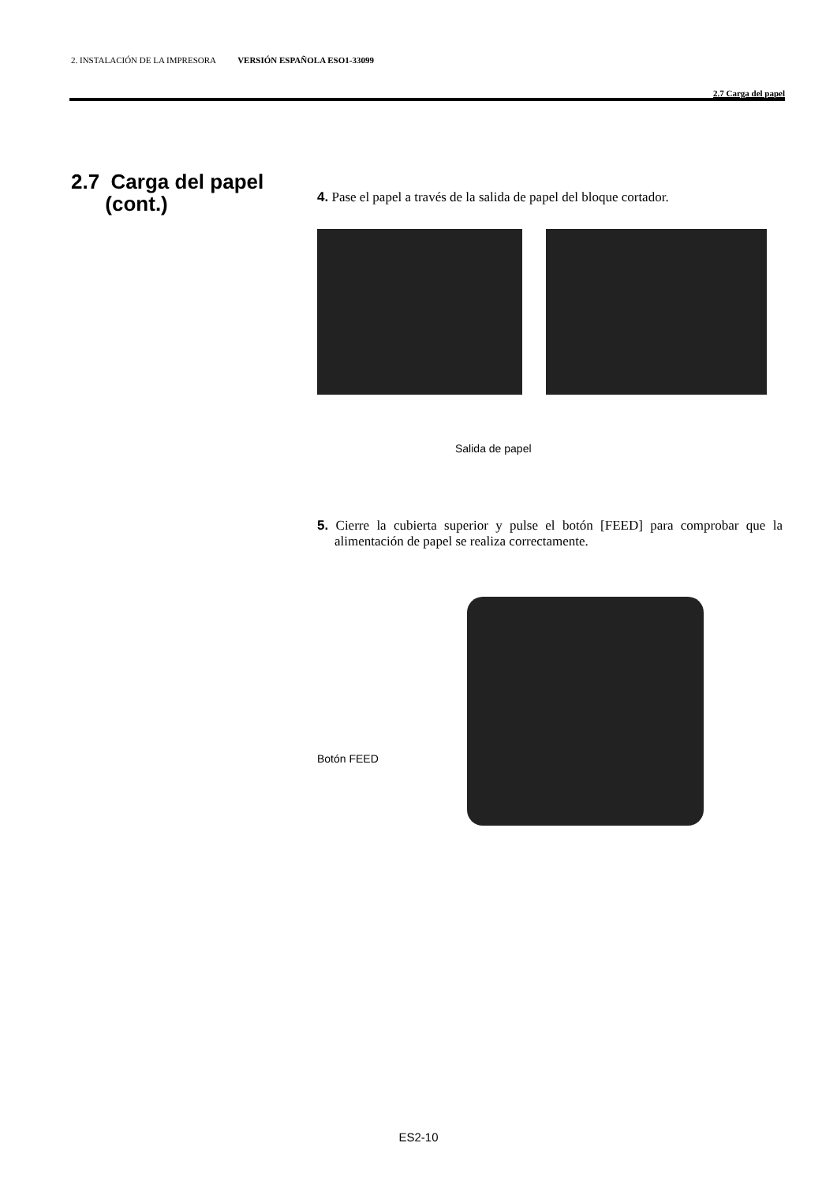2. INSTALACIÓN DE LA IMPRESORA VERSIÓN ESPAÑOLA ESO1-33099
2.7 Carga del papel
2.7 Carga del papel
(cont.)
4. Pase el papel a través de la salida de papel del bloque cortador.
Salida de papel
5. Cierre la cubierta superior y pulse el botón [FEED] para comprobar que la alimentación de papel se realiza correctamente.
Botón FEED
ES2-10